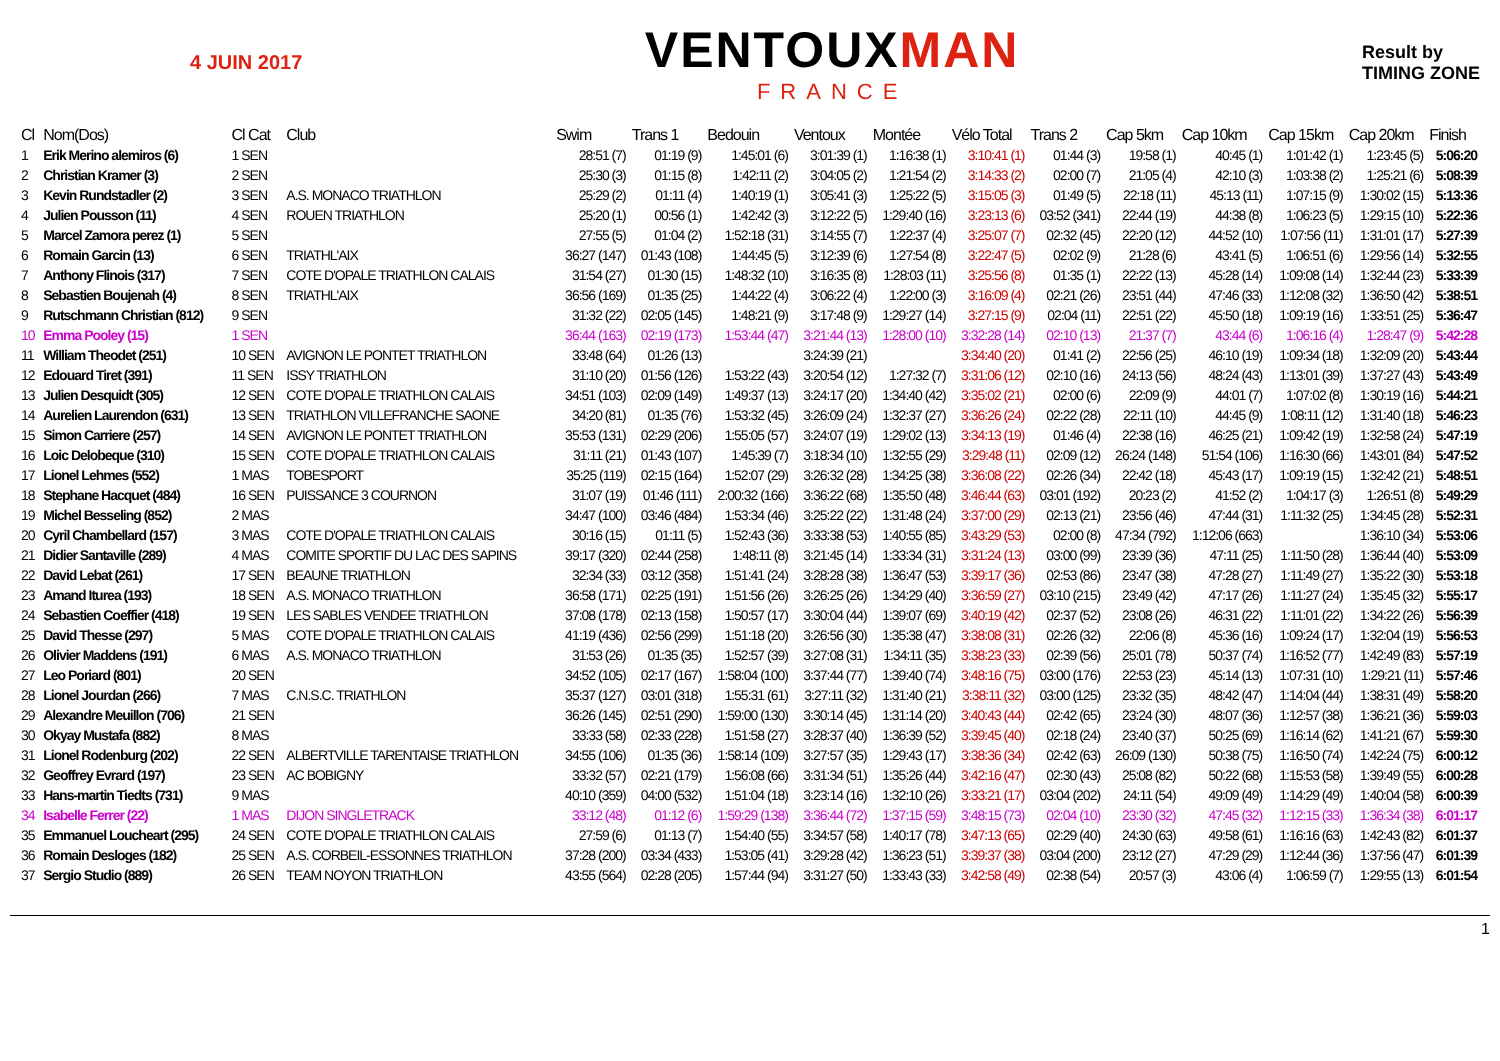4 JUIN 2017
VENTOUXMAN
FRANCE
Result by
TIMING ZONE
| Cl | Nom(Dos) | Cl Cat | Club | Swim | Trans 1 | Bedouin | Ventoux | Montée | Vélo Total | Trans 2 | Cap 5km | Cap 10km | Cap 15km | Cap 20km | Finish |
| --- | --- | --- | --- | --- | --- | --- | --- | --- | --- | --- | --- | --- | --- | --- | --- |
| 1 | Erik Merino alemiros (6) | 1 SEN | | 28:51 (7) | 01:19 (9) | 1:45:01 (6) | 3:01:39 (1) | 1:16:38 (1) | 3:10:41 (1) | 01:44 (3) | 19:58 (1) | 40:45 (1) | 1:01:42 (1) | 1:23:45 (5) | 5:06:20 |
| 2 | Christian Kramer (3) | 2 SEN | | 25:30 (3) | 01:15 (8) | 1:42:11 (2) | 3:04:05 (2) | 1:21:54 (2) | 3:14:33 (2) | 02:00 (7) | 21:05 (4) | 42:10 (3) | 1:03:38 (2) | 1:25:21 (6) | 5:08:39 |
| 3 | Kevin Rundstadler (2) | 3 SEN | A.S. MONACO TRIATHLON | 25:29 (2) | 01:11 (4) | 1:40:19 (1) | 3:05:41 (3) | 1:25:22 (5) | 3:15:05 (3) | 01:49 (5) | 22:18 (11) | 45:13 (11) | 1:07:15 (9) | 1:30:02 (15) | 5:13:36 |
| 4 | Julien Pousson (11) | 4 SEN | ROUEN TRIATHLON | 25:20 (1) | 00:56 (1) | 1:42:42 (3) | 3:12:22 (5) | 1:29:40 (16) | 3:23:13 (6) | 03:52 (341) | 22:44 (19) | 44:38 (8) | 1:06:23 (5) | 1:29:15 (10) | 5:22:36 |
| 5 | Marcel Zamora perez (1) | 5 SEN | | 27:55 (5) | 01:04 (2) | 1:52:18 (31) | 3:14:55 (7) | 1:22:37 (4) | 3:25:07 (7) | 02:32 (45) | 22:20 (12) | 44:52 (10) | 1:07:56 (11) | 1:31:01 (17) | 5:27:39 |
| 6 | Romain Garcin (13) | 6 SEN | TRIATHL'AIX | 36:27 (147) | 01:43 (108) | 1:44:45 (5) | 3:12:39 (6) | 1:27:54 (8) | 3:22:47 (5) | 02:02 (9) | 21:28 (6) | 43:41 (5) | 1:06:51 (6) | 1:29:56 (14) | 5:32:55 |
| 7 | Anthony Flinois (317) | 7 SEN | COTE D'OPALE TRIATHLON CALAIS | 31:54 (27) | 01:30 (15) | 1:48:32 (10) | 3:16:35 (8) | 1:28:03 (11) | 3:25:56 (8) | 01:35 (1) | 22:22 (13) | 45:28 (14) | 1:09:08 (14) | 1:32:44 (23) | 5:33:39 |
| 8 | Sebastien Boujenah (4) | 8 SEN | TRIATHL'AIX | 36:56 (169) | 01:35 (25) | 1:44:22 (4) | 3:06:22 (4) | 1:22:00 (3) | 3:16:09 (4) | 02:21 (26) | 23:51 (44) | 47:46 (33) | 1:12:08 (32) | 1:36:50 (42) | 5:38:51 |
| 9 | Rutschmann Christian (812) | 9 SEN | | 31:32 (22) | 02:05 (145) | 1:48:21 (9) | 3:17:48 (9) | 1:29:27 (14) | 3:27:15 (9) | 02:04 (11) | 22:51 (22) | 45:50 (18) | 1:09:19 (16) | 1:33:51 (25) | 5:36:47 |
| 10 | Emma Pooley (15) | 1 SEN | | 36:44 (163) | 02:19 (173) | 1:53:44 (47) | 3:21:44 (13) | 1:28:00 (10) | 3:32:28 (14) | 02:10 (13) | 21:37 (7) | 43:44 (6) | 1:06:16 (4) | 1:28:47 (9) | 5:42:28 |
| 11 | William Theodet (251) | 10 SEN | AVIGNON LE PONTET TRIATHLON | 33:48 (64) | 01:26 (13) | | 3:24:39 (21) | | 3:34:40 (20) | 01:41 (2) | 22:56 (25) | 46:10 (19) | 1:09:34 (18) | 1:32:09 (20) | 5:43:44 |
| 12 | Edouard Tiret (391) | 11 SEN | ISSY TRIATHLON | 31:10 (20) | 01:56 (126) | 1:53:22 (43) | 3:20:54 (12) | 1:27:32 (7) | 3:31:06 (12) | 02:10 (16) | 24:13 (56) | 48:24 (43) | 1:13:01 (39) | 1:37:27 (43) | 5:43:49 |
| 13 | Julien Desquidt (305) | 12 SEN | COTE D'OPALE TRIATHLON CALAIS | 34:51 (103) | 02:09 (149) | 1:49:37 (13) | 3:24:17 (20) | 1:34:40 (42) | 3:35:02 (21) | 02:00 (6) | 22:09 (9) | 44:01 (7) | 1:07:02 (8) | 1:30:19 (16) | 5:44:21 |
| 14 | Aurelien Laurendon (631) | 13 SEN | TRIATHLON VILLEFRANCHE SAONE | 34:20 (81) | 01:35 (76) | 1:53:32 (45) | 3:26:09 (24) | 1:32:37 (27) | 3:36:26 (24) | 02:22 (28) | 22:11 (10) | 44:45 (9) | 1:08:11 (12) | 1:31:40 (18) | 5:46:23 |
| 15 | Simon Carriere (257) | 14 SEN | AVIGNON LE PONTET TRIATHLON | 35:53 (131) | 02:29 (206) | 1:55:05 (57) | 3:24:07 (19) | 1:29:02 (13) | 3:34:13 (19) | 01:46 (4) | 22:38 (16) | 46:25 (21) | 1:09:42 (19) | 1:32:58 (24) | 5:47:19 |
| 16 | Loic Delobeque (310) | 15 SEN | COTE D'OPALE TRIATHLON CALAIS | 31:11 (21) | 01:43 (107) | 1:45:39 (7) | 3:18:34 (10) | 1:32:55 (29) | 3:29:48 (11) | 02:09 (12) | 26:24 (148) | 51:54 (106) | 1:16:30 (66) | 1:43:01 (84) | 5:47:52 |
| 17 | Lionel Lehmes (552) | 1 MAS | TOBESPORT | 35:25 (119) | 02:15 (164) | 1:52:07 (29) | 3:26:32 (28) | 1:34:25 (38) | 3:36:08 (22) | 02:26 (34) | 22:42 (18) | 45:43 (17) | 1:09:19 (15) | 1:32:42 (21) | 5:48:51 |
| 18 | Stephane Hacquet (484) | 16 SEN | PUISSANCE 3 COURNON | 31:07 (19) | 01:46 (111) | 2:00:32 (166) | 3:36:22 (68) | 1:35:50 (48) | 3:46:44 (63) | 03:01 (192) | 20:23 (2) | 41:52 (2) | 1:04:17 (3) | 1:26:51 (8) | 5:49:29 |
| 19 | Michel Besseling (852) | 2 MAS | | 34:47 (100) | 03:46 (484) | 1:53:34 (46) | 3:25:22 (22) | 1:31:48 (24) | 3:37:00 (29) | 02:13 (21) | 23:56 (46) | 47:44 (31) | 1:11:32 (25) | 1:34:45 (28) | 5:52:31 |
| 20 | Cyril Chambellard (157) | 3 MAS | COTE D'OPALE TRIATHLON CALAIS | 30:16 (15) | 01:11 (5) | 1:52:43 (36) | 3:33:38 (53) | 1:40:55 (85) | 3:43:29 (53) | 02:00 (8) | 47:34 (792) | 1:12:06 (663) | | 1:36:10 (34) | 5:53:06 |
| 21 | Didier Santaville (289) | 4 MAS | COMITE SPORTIF DU LAC DES SAPINS | 39:17 (320) | 02:44 (258) | 1:48:11 (8) | 3:21:45 (14) | 1:33:34 (31) | 3:31:24 (13) | 03:00 (99) | 23:39 (36) | 47:11 (25) | 1:11:50 (28) | 1:36:44 (40) | 5:53:09 |
| 22 | David Lebat (261) | 17 SEN | BEAUNE TRIATHLON | 32:34 (33) | 03:12 (358) | 1:51:41 (24) | 3:28:28 (38) | 1:36:47 (53) | 3:39:17 (36) | 02:53 (86) | 23:47 (38) | 47:28 (27) | 1:11:49 (27) | 1:35:22 (30) | 5:53:18 |
| 23 | Amand Iturea (193) | 18 SEN | A.S. MONACO TRIATHLON | 36:58 (171) | 02:25 (191) | 1:51:56 (26) | 3:26:25 (26) | 1:34:29 (40) | 3:36:59 (27) | 03:10 (215) | 23:49 (42) | 47:17 (26) | 1:11:27 (24) | 1:35:45 (32) | 5:55:17 |
| 24 | Sebastien Coeffier (418) | 19 SEN | LES SABLES VENDEE TRIATHLON | 37:08 (178) | 02:13 (158) | 1:50:57 (17) | 3:30:04 (44) | 1:39:07 (69) | 3:40:19 (42) | 02:37 (52) | 23:08 (26) | 46:31 (22) | 1:11:01 (22) | 1:34:22 (26) | 5:56:39 |
| 25 | David Thesse (297) | 5 MAS | COTE D'OPALE TRIATHLON CALAIS | 41:19 (436) | 02:56 (299) | 1:51:18 (20) | 3:26:56 (30) | 1:35:38 (47) | 3:38:08 (31) | 02:26 (32) | 22:06 (8) | 45:36 (16) | 1:09:24 (17) | 1:32:04 (19) | 5:56:53 |
| 26 | Olivier Maddens (191) | 6 MAS | A.S. MONACO TRIATHLON | 31:53 (26) | 01:35 (35) | 1:52:57 (39) | 3:27:08 (31) | 1:34:11 (35) | 3:38:23 (33) | 02:39 (56) | 25:01 (78) | 50:37 (74) | 1:16:52 (77) | 1:42:49 (83) | 5:57:19 |
| 27 | Leo Poriard (801) | 20 SEN | | 34:52 (105) | 02:17 (167) | 1:58:04 (100) | 3:37:44 (77) | 1:39:40 (74) | 3:48:16 (75) | 03:00 (176) | 22:53 (23) | 45:14 (13) | 1:07:31 (10) | 1:29:21 (11) | 5:57:46 |
| 28 | Lionel Jourdan (266) | 7 MAS | C.N.S.C. TRIATHLON | 35:37 (127) | 03:01 (318) | 1:55:31 (61) | 3:27:11 (32) | 1:31:40 (21) | 3:38:11 (32) | 03:00 (125) | 23:32 (35) | 48:42 (47) | 1:14:04 (44) | 1:38:31 (49) | 5:58:20 |
| 29 | Alexandre Meuillon (706) | 21 SEN | | 36:26 (145) | 02:51 (290) | 1:59:00 (130) | 3:30:14 (45) | 1:31:14 (20) | 3:40:43 (44) | 02:42 (65) | 23:24 (30) | 48:07 (36) | 1:12:57 (38) | 1:36:21 (36) | 5:59:03 |
| 30 | Okyay Mustafa (882) | 8 MAS | | 33:33 (58) | 02:33 (228) | 1:51:58 (27) | 3:28:37 (40) | 1:36:39 (52) | 3:39:45 (40) | 02:18 (24) | 23:40 (37) | 50:25 (69) | 1:16:14 (62) | 1:41:21 (67) | 5:59:30 |
| 31 | Lionel Rodenburg (202) | 22 SEN | ALBERTVILLE TARENTAISE TRIATHLON | 34:55 (106) | 01:35 (36) | 1:58:14 (109) | 3:27:57 (35) | 1:29:43 (17) | 3:38:36 (34) | 02:42 (63) | 26:09 (130) | 50:38 (75) | 1:16:50 (74) | 1:42:24 (75) | 6:00:12 |
| 32 | Geoffrey Evrard (197) | 23 SEN | AC BOBIGNY | 33:32 (57) | 02:21 (179) | 1:56:08 (66) | 3:31:34 (51) | 1:35:26 (44) | 3:42:16 (47) | 02:30 (43) | 25:08 (82) | 50:22 (68) | 1:15:53 (58) | 1:39:49 (55) | 6:00:28 |
| 33 | Hans-martin Tiedts (731) | 9 MAS | | 40:10 (359) | 04:00 (532) | 1:51:04 (18) | 3:23:14 (16) | 1:32:10 (26) | 3:33:21 (17) | 03:04 (202) | 24:11 (54) | 49:09 (49) | 1:14:29 (49) | 1:40:04 (58) | 6:00:39 |
| 34 | Isabelle Ferrer (22) | 1 MAS | DIJON SINGLETRACK | 33:12 (48) | 01:12 (6) | 1:59:29 (138) | 3:36:44 (72) | 1:37:15 (59) | 3:48:15 (73) | 02:04 (10) | 23:30 (32) | 47:45 (32) | 1:12:15 (33) | 1:36:34 (38) | 6:01:17 |
| 35 | Emmanuel Loucheart (295) | 24 SEN | COTE D'OPALE TRIATHLON CALAIS | 27:59 (6) | 01:13 (7) | 1:54:40 (55) | 3:34:57 (58) | 1:40:17 (78) | 3:47:13 (65) | 02:29 (40) | 24:30 (63) | 49:58 (61) | 1:16:16 (63) | 1:42:43 (82) | 6:01:37 |
| 36 | Romain Desloges (182) | 25 SEN | A.S. CORBEIL-ESSONNES TRIATHLON | 37:28 (200) | 03:34 (433) | 1:53:05 (41) | 3:29:28 (42) | 1:36:23 (51) | 3:39:37 (38) | 03:04 (200) | 23:12 (27) | 47:29 (29) | 1:12:44 (36) | 1:37:56 (47) | 6:01:39 |
| 37 | Sergio Studio (889) | 26 SEN | TEAM NOYON TRIATHLON | 43:55 (564) | 02:28 (205) | 1:57:44 (94) | 3:31:27 (50) | 1:33:43 (33) | 3:42:58 (49) | 02:38 (54) | 20:57 (3) | 43:06 (4) | 1:06:59 (7) | 1:29:55 (13) | 6:01:54 |
1